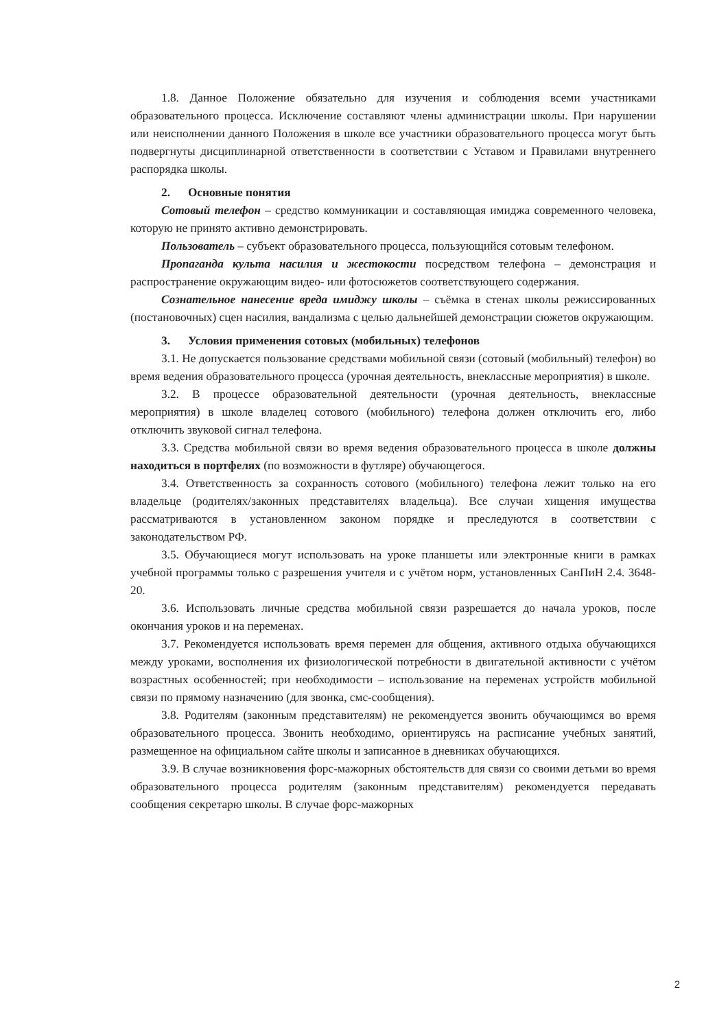1.8. Данное Положение обязательно для изучения и соблюдения всеми участниками образовательного процесса. Исключение составляют члены администрации школы. При нарушении или неисполнении данного Положения в школе все участники образовательного процесса могут быть подвергнуты дисциплинарной ответственности в соответствии с Уставом и Правилами внутреннего распорядка школы.
2. Основные понятия
Сотовый телефон – средство коммуникации и составляющая имиджа современного человека, которую не принято активно демонстрировать.
Пользователь – субъект образовательного процесса, пользующийся сотовым телефоном.
Пропаганда культа насилия и жестокости посредством телефона – демонстрация и распространение окружающим видео- или фотосюжетов соответствующего содержания.
Сознательное нанесение вреда имиджу школы – съёмка в стенах школы режиссированных (постановочных) сцен насилия, вандализма с целью дальнейшей демонстрации сюжетов окружающим.
3. Условия применения сотовых (мобильных) телефонов
3.1. Не допускается пользование средствами мобильной связи (сотовый (мобильный) телефон) во время ведения образовательного процесса (урочная деятельность, внеклассные мероприятия) в школе.
3.2. В процессе образовательной деятельности (урочная деятельность, внеклассные мероприятия) в школе владелец сотового (мобильного) телефона должен отключить его, либо отключить звуковой сигнал телефона.
3.3. Средства мобильной связи во время ведения образовательного процесса в школе должны находиться в портфелях (по возможности в футляре) обучающегося.
3.4. Ответственность за сохранность сотового (мобильного) телефона лежит только на его владельце (родителях/законных представителях владельца). Все случаи хищения имущества рассматриваются в установленном законом порядке и преследуются в соответствии с законодательством РФ.
3.5. Обучающиеся могут использовать на уроке планшеты или электронные книги в рамках учебной программы только с разрешения учителя и с учётом норм, установленных СанПиН 2.4. 3648-20.
3.6. Использовать личные средства мобильной связи разрешается до начала уроков, после окончания уроков и на переменах.
3.7. Рекомендуется использовать время перемен для общения, активного отдыха обучающихся между уроками, восполнения их физиологической потребности в двигательной активности с учётом возрастных особенностей; при необходимости – использование на переменах устройств мобильной связи по прямому назначению (для звонка, смс-сообщения).
3.8. Родителям (законным представителям) не рекомендуется звонить обучающимся во время образовательного процесса. Звонить необходимо, ориентируясь на расписание учебных занятий, размещенное на официальном сайте школы и записанное в дневниках обучающихся.
3.9. В случае возникновения форс-мажорных обстоятельств для связи со своими детьми во время образовательного процесса родителям (законным представителям) рекомендуется передавать сообщения секретарю школы. В случае форс-мажорных
2